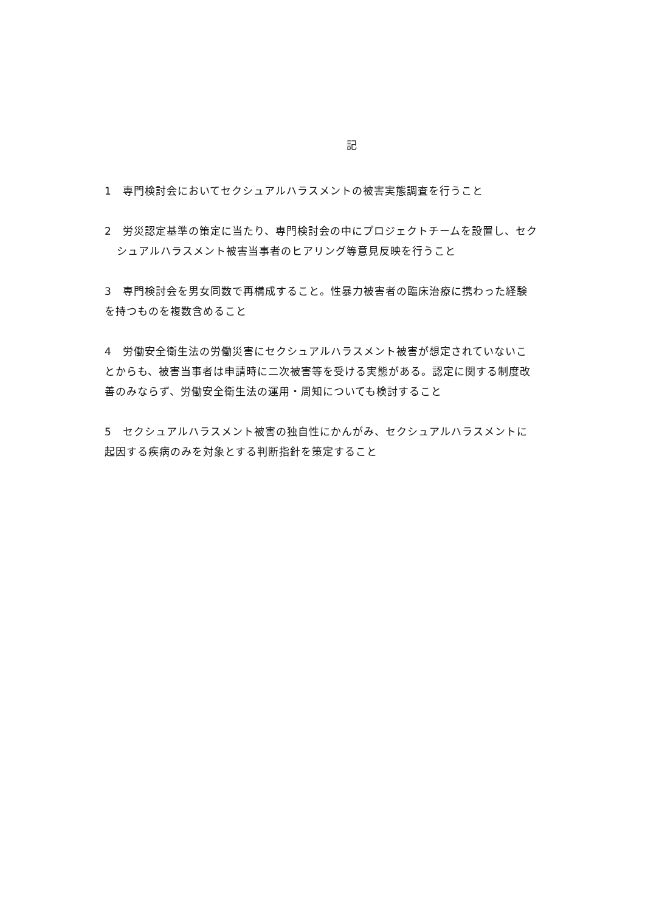記
1　専門検討会においてセクシュアルハラスメントの被害実態調査を行うこと
2　労災認定基準の策定に当たり、専門検討会の中にプロジェクトチームを設置し、セクシュアルハラスメント被害当事者のヒアリング等意見反映を行うこと
3　専門検討会を男女同数で再構成すること。性暴力被害者の臨床治療に携わった経験を持つものを複数含めること
4　労働安全衛生法の労働災害にセクシュアルハラスメント被害が想定されていないことからも、被害当事者は申請時に二次被害等を受ける実態がある。認定に関する制度改善のみならず、労働安全衛生法の運用・周知についても検討すること
5　セクシュアルハラスメント被害の独自性にかんがみ、セクシュアルハラスメントに起因する疾病のみを対象とする判断指針を策定すること